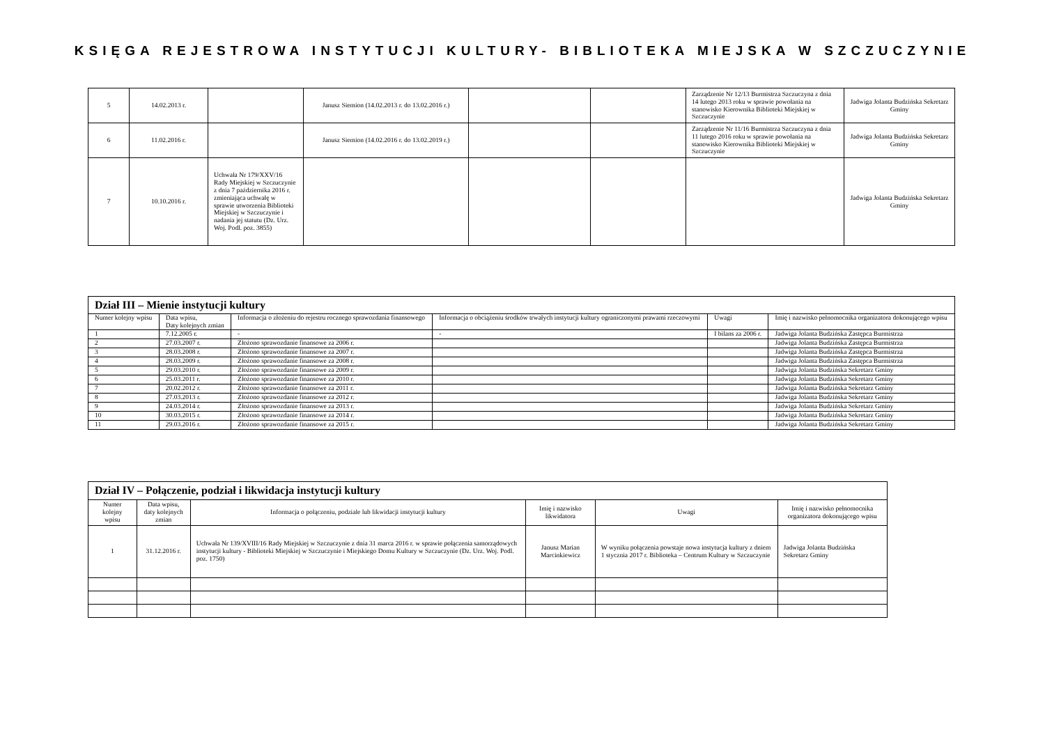KSIĘGA REJESTROWA INSTYTUCJI KULTURY- BIBLIOTEKA MIEJSKA W SZCZUCZYNIE
| 5 | 14.02.2013 r. | | Janusz Siemion (14.02.2013 r. do 13.02.2016 r.) | | | Zarządzenie Nr 12/13 Burmistrza Szczuczyna z dnia 14 lutego 2013 roku w sprawie powołania na stanowisko Kierownika Biblioteki Miejskiej w Szczuczynie | Jadwiga Jolanta Budzińska Sekretarz Gminy |
| 6 | 11.02.2016 r. | | Janusz Siemion (14.02.2016 r. do 13.02.2019 r.) | | | Zarządzenie Nr 11/16 Burmistrza Szczuczyna z dnia 11 lutego 2016 roku w sprawie powołania na stanowisko Kierownika Biblioteki Miejskiej w Szczuczynie | Jadwiga Jolanta Budzińska Sekretarz Gminy |
| 7 | 10.10.2016 r. | Uchwała Nr 179/XXV/16 Rady Miejskiej w Szczuczynie z dnia 7 października 2016 r. zmieniająca uchwałę w sprawie utworzenia Biblioteki Miejskiej w Szczuczynie i nadania jej statutu (Dz. Urz. Woj. Podl. poz. 3855) | | | | | Jadwiga Jolanta Budzińska Sekretarz Gminy |
| Dział III – Mienie instytucji kultury | | | | | |
| --- | --- | --- | --- | --- | --- |
| Numer kolejny wpisu | Data wpisu, Daty kolejnych zmian | Informacja o złożeniu do rejestru rocznego sprawozdania finansowego | Informacja o obciążeniu środków trwałych instytucji kultury ograniczonymi prawami rzeczowymi | Uwagi | Imię i nazwisko pełnomocnika organizatora dokonującego wpisu |
| 1 | 7.12.2005 r. | - | - | I bilans za 2006 r. | Jadwiga Jolanta Budzińska Zastępca Burmistrza |
| 2 | 27.03.2007 r. | Złożono sprawozdanie finansowe za 2006 r. | | | Jadwiga Jolanta Budzińska Zastępca Burmistrza |
| 3 | 28.03.2008 r. | Złożono sprawozdanie finansowe za 2007 r. | | | Jadwiga Jolanta Budzińska Zastępca Burmistrza |
| 4 | 28.03.2009 r. | Złożono sprawozdanie finansowe za 2008 r. | | | Jadwiga Jolanta Budzińska Zastępca Burmistrza |
| 5 | 29.03.2010 r. | Złożono sprawozdanie finansowe za 2009 r. | | | Jadwiga Jolanta Budzińska Sekretarz Gminy |
| 6 | 25.03.2011 r. | Złożono sprawozdanie finansowe za 2010 r. | | | Jadwiga Jolanta Budzińska Sekretarz Gminy |
| 7 | 20.02.2012 r. | Złożono sprawozdanie finansowe za 2011 r. | | | Jadwiga Jolanta Budzińska Sekretarz Gminy |
| 8 | 27.03.2013 r. | Złożono sprawozdanie finansowe za 2012 r. | | | Jadwiga Jolanta Budzińska Sekretarz Gminy |
| 9 | 24.03.2014 r. | Złożono sprawozdanie finansowe za 2013 r. | | | Jadwiga Jolanta Budzińska Sekretarz Gminy |
| 10 | 30.03.2015 r. | Złożono sprawozdanie finansowe za 2014 r. | | | Jadwiga Jolanta Budzińska Sekretarz Gminy |
| 11 | 29.03.2016 r. | Złożono sprawozdanie finansowe za 2015 r. | | | Jadwiga Jolanta Budzińska Sekretarz Gminy |
| Dział IV – Połączenie, podział i likwidacja instytucji kultury | | | | | |
| --- | --- | --- | --- | --- | --- |
| Numer kolejny wpisu | Data wpisu, daty kolejnych zmian | Informacja o połączeniu, podziale lub likwidacji instytucji kultury | Imię i nazwisko likwidatora | Uwagi | Imię i nazwisko pełnomocnika organizatora dokonującego wpisu |
| 1 | 31.12.2016 r. | Uchwała Nr 139/XVIII/16 Rady Miejskiej w Szczuczynie z dnia 31 marca 2016 r. w sprawie połączenia samorządowych instytucji kultury - Biblioteki Miejskiej w Szczuczynie i Miejskiego Domu Kultury w Szczuczynie (Dz. Urz. Woj. Podl. poz. 1750) | Janusz Marian Marcinkiewicz | W wyniku połączenia powstaje nowa instytucja kultury z dniem 1 stycznia 2017 r. Biblioteka – Centrum Kultury w Szczuczynie | Jadwiga Jolanta Budzińska Sekretarz Gminy |